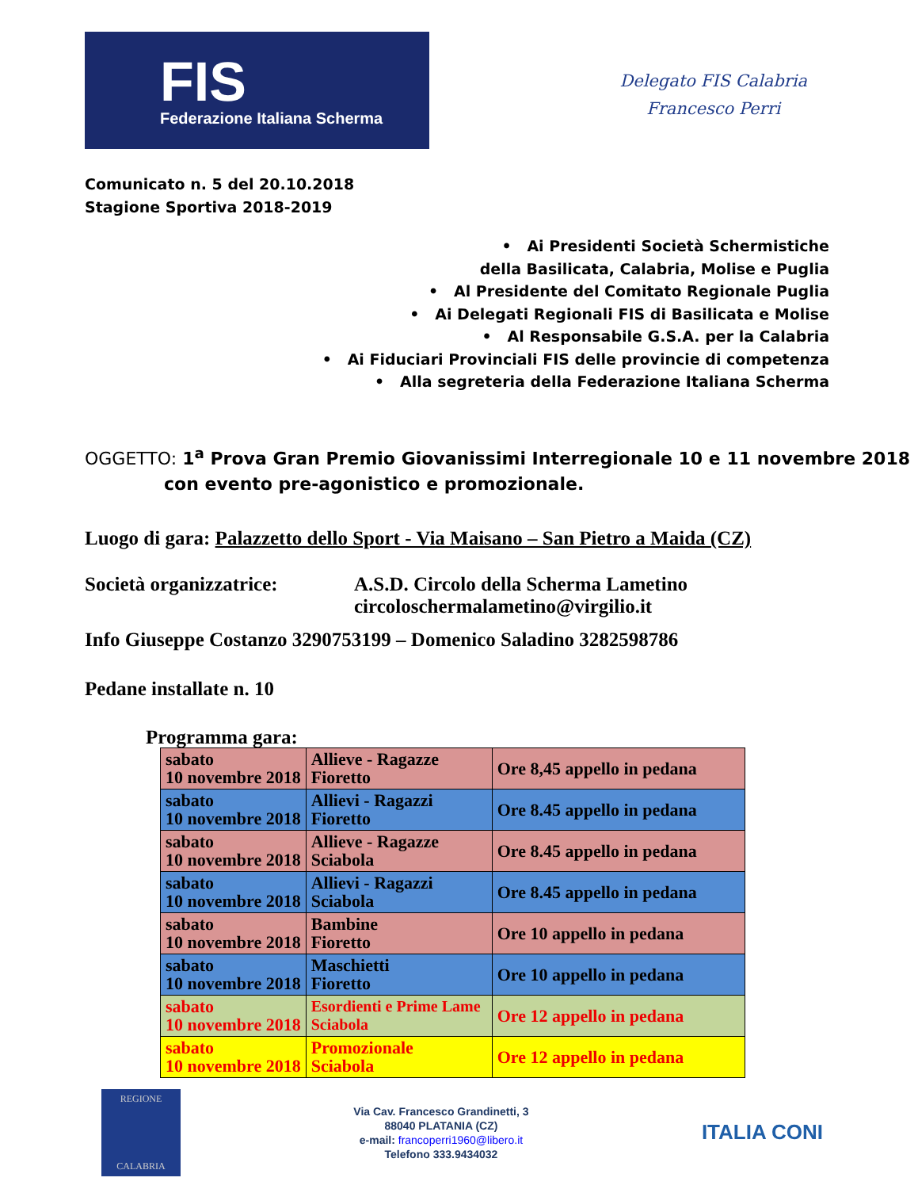FIS
Federazione Italiana Scherma
Delegato FIS Calabria
Francesco Perri
Comunicato n. 5 del 20.10.2018
Stagione Sportiva 2018-2019
• Ai Presidenti Società Schermistiche
della Basilicata, Calabria, Molise e Puglia
• Al Presidente del Comitato Regionale Puglia
• Ai Delegati Regionali FIS di Basilicata e Molise
• Al Responsabile G.S.A. per la Calabria
• Ai Fiduciari Provinciali FIS delle provincie di competenza
• Alla segreteria della Federazione Italiana Scherma
OGGETTO: 1<sup>a</sup> Prova Gran Premio Giovanissimi Interregionale 10 e 11 novembre 2018
con evento pre-agonistico e promozionale.
Luogo di gara: Palazzetto dello Sport - Via Maisano – San Pietro a Maida (CZ)
Società organizzatrice: A.S.D. Circolo della Scherma Lametino
circoloschermalametino@virgilio.it
Info Giuseppe Costanzo 3290753199 – Domenico Saladino 3282598786
Pedane installate n. 10
Programma gara:
| sabato 10 novembre 2018 | Allieve - Ragazze Fioretto | Ore 8,45 appello in pedana |
| sabato 10 novembre 2018 | Allievi - Ragazzi Fioretto | Ore 8.45 appello in pedana |
| sabato 10 novembre 2018 | Allieve - Ragazze Sciabola | Ore 8.45 appello in pedana |
| sabato 10 novembre 2018 | Allievi - Ragazzi Sciabola | Ore 8.45 appello in pedana |
| sabato 10 novembre 2018 | Bambine Fioretto | Ore 10 appello in pedana |
| sabato 10 novembre 2018 | Maschietti Fioretto | Ore 10 appello in pedana |
| sabato 10 novembre 2018 | Esordienti e Prime Lame Sciabola | Ore 12 appello in pedana |
| sabato 10 novembre 2018 | Promozionale Sciabola | Ore 12 appello in pedana |
REGIONE
CALABRIA
Via Cav. Francesco Grandinetti, 3
88040 PLATANIA (CZ)
e-mail: francoperri1960@libero.it
Telefono 333.9434032
ITALIA CONI